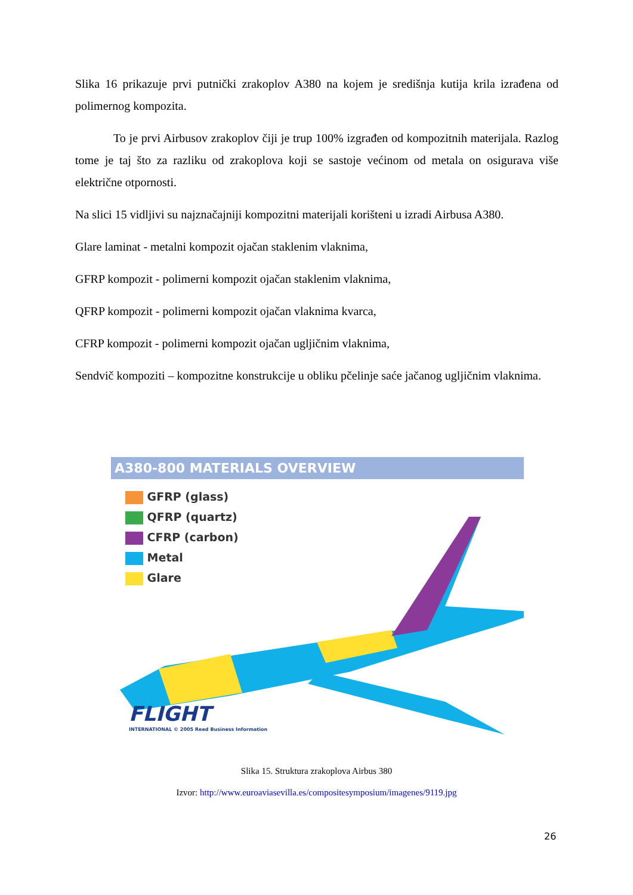Slika 16 prikazuje prvi putnički zrakoplov A380 na kojem je središnja kutija krila izrađena od polimernog kompozita.
To je prvi Airbusov zrakoplov čiji je trup 100% izgrađen od kompozitnih materijala. Razlog tome je taj što za razliku od zrakoplova koji se sastoje većinom od metala on osigurava više električne otpornosti.
Na slici 15 vidljivi su najznačajniji kompozitni materijali korišteni u izradi Airbusa A380.
Glare laminat - metalni kompozit ojačan staklenim vlaknima,
GFRP kompozit - polimerni kompozit ojačan staklenim vlaknima,
QFRP kompozit - polimerni kompozit ojačan vlaknima kvarca,
CFRP kompozit - polimerni kompozit ojačan ugljičnim vlaknima,
Sendvič kompoziti – kompozitne konstrukcije u obliku pčelinje saće jačanog ugljičnim vlaknima.
A380-800 MATERIALS OVERVIEW
GFRP (glass)
QFRP (quartz)
CFRP (carbon)
Metal
Glare
FLIGHT
INTERNATIONAL © 2005 Reed Business Information
Slika 15. Struktura zrakoplova Airbus 380
Izvor: http://www.euroaviasevilla.es/compositesymposium/imagenes/9119.jpg
26